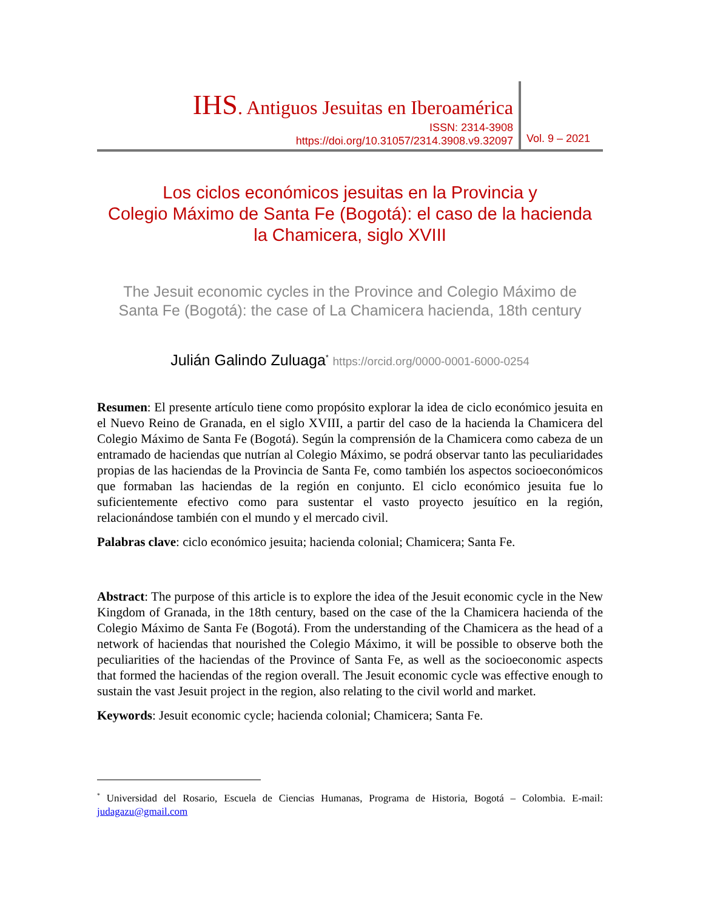IHS. Antiguos Jesuitas en Iberoamérica
ISSN: 2314-3908
https://doi.org/10.31057/2314.3908.v9.32097
Vol. 9 – 2021
Los ciclos económicos jesuitas en la Provincia y
Colegio Máximo de Santa Fe (Bogotá): el caso de la hacienda
la Chamicera, siglo XVIII
The Jesuit economic cycles in the Province and Colegio Máximo de
Santa Fe (Bogotá): the case of La Chamicera hacienda, 18th century
Julián Galindo Zuluaga<sup>*</sup> https://orcid.org/0000-0001-6000-0254
Resumen: El presente artículo tiene como propósito explorar la idea de ciclo económico jesuita en el Nuevo Reino de Granada, en el siglo XVIII, a partir del caso de la hacienda la Chamicera del Colegio Máximo de Santa Fe (Bogotá). Según la comprensión de la Chamicera como cabeza de un entramado de haciendas que nutrían al Colegio Máximo, se podrá observar tanto las peculiaridades propias de las haciendas de la Provincia de Santa Fe, como también los aspectos socioeconómicos que formaban las haciendas de la región en conjunto. El ciclo económico jesuita fue lo suficientemente efectivo como para sustentar el vasto proyecto jesuítico en la región, relacionándose también con el mundo y el mercado civil.
Palabras clave: ciclo económico jesuita; hacienda colonial; Chamicera; Santa Fe.
Abstract: The purpose of this article is to explore the idea of the Jesuit economic cycle in the New Kingdom of Granada, in the 18th century, based on the case of the la Chamicera hacienda of the Colegio Máximo de Santa Fe (Bogotá). From the understanding of the Chamicera as the head of a network of haciendas that nourished the Colegio Máximo, it will be possible to observe both the peculiarities of the haciendas of the Province of Santa Fe, as well as the socioeconomic aspects that formed the haciendas of the region overall. The Jesuit economic cycle was effective enough to sustain the vast Jesuit project in the region, also relating to the civil world and market.
Keywords: Jesuit economic cycle; hacienda colonial; Chamicera; Santa Fe.
<sup>*</sup> Universidad del Rosario, Escuela de Ciencias Humanas, Programa de Historia, Bogotá – Colombia. E-mail: judagazu@gmail.com